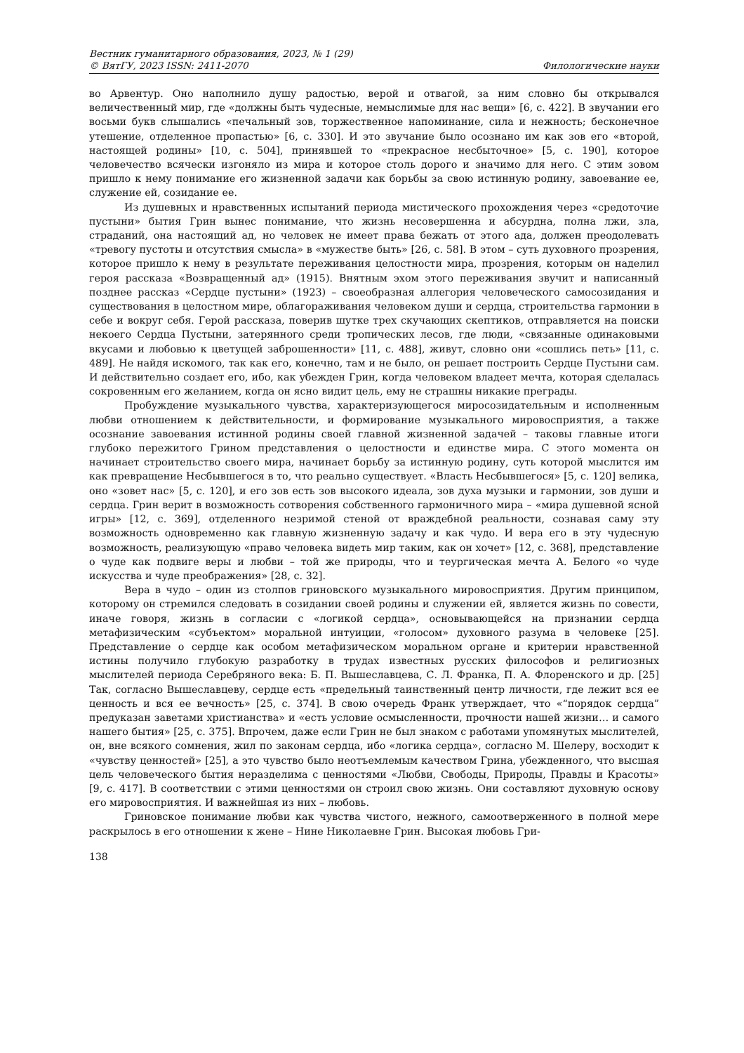Вестник гуманитарного образования, 2023, № 1 (29)
© ВятГУ, 2023 ISSN: 2411-2070 Филологические науки
во Арвентур. Оно наполнило душу радостью, верой и отвагой, за ним словно бы открывался величественный мир, где «должны быть чудесные, немыслимые для нас вещи» [6, с. 422]. В звучании его восьми букв слышались «печальный зов, торжественное напоминание, сила и нежность; бесконечное утешение, отделенное пропастью» [6, с. 330]. И это звучание было осознано им как зов его «второй, настоящей родины» [10, с. 504], принявшей то «прекрасное несбыточное» [5, с. 190], которое человечество всячески изгоняло из мира и которое столь дорого и значимо для него. С этим зовом пришло к нему понимание его жизненной задачи как борьбы за свою истинную родину, завоевание ее, служение ей, созидание ее.
Из душевных и нравственных испытаний периода мистического прохождения через «средоточие пустыни» бытия Грин вынес понимание, что жизнь несовершенна и абсурдна, полна лжи, зла, страданий, она настоящий ад, но человек не имеет права бежать от этого ада, должен преодолевать «тревогу пустоты и отсутствия смысла» в «мужестве быть» [26, с. 58]. В этом – суть духовного прозрения, которое пришло к нему в результате переживания целостности мира, прозрения, которым он наделил героя рассказа «Возвращенный ад» (1915). Внятным эхом этого переживания звучит и написанный позднее рассказ «Сердце пустыни» (1923) – своеобразная аллегория человеческого самосозидания и существования в целостном мире, облагораживания человеком души и сердца, строительства гармонии в себе и вокруг себя. Герой рассказа, поверив шутке трех скучающих скептиков, отправляется на поиски некоего Сердца Пустыни, затерянного среди тропических лесов, где люди, «связанные одинаковыми вкусами и любовью к цветущей заброшенности» [11, с. 488], живут, словно они «сошлись петь» [11, с. 489]. Не найдя искомого, так как его, конечно, там и не было, он решает построить Сердце Пустыни сам. И действительно создает его, ибо, как убежден Грин, когда человеком владеет мечта, которая сделалась сокровенным его желанием, когда он ясно видит цель, ему не страшны никакие преграды.
Пробуждение музыкального чувства, характеризующегося миросозидательным и исполненным любви отношением к действительности, и формирование музыкального мировосприятия, а также осознание завоевания истинной родины своей главной жизненной задачей – таковы главные итоги глубоко пережитого Грином представления о целостности и единстве мира. С этого момента он начинает строительство своего мира, начинает борьбу за истинную родину, суть которой мыслится им как превращение Несбывшегося в то, что реально существует. «Власть Несбывшегося» [5, с. 120] велика, оно «зовет нас» [5, с. 120], и его зов есть зов высокого идеала, зов духа музыки и гармонии, зов души и сердца. Грин верит в возможность сотворения собственного гармоничного мира – «мира душевной ясной игры» [12, с. 369], отделенного незримой стеной от враждебной реальности, сознавая саму эту возможность одновременно как главную жизненную задачу и как чудо. И вера его в эту чудесную возможность, реализующую «право человека видеть мир таким, как он хочет» [12, с. 368], представление о чуде как подвиге веры и любви – той же природы, что и теургическая мечта А. Белого «о чуде искусства и чуде преображения» [28, с. 32].
Вера в чудо – один из столпов гриновского музыкального мировосприятия. Другим принципом, которому он стремился следовать в созидании своей родины и служении ей, является жизнь по совести, иначе говоря, жизнь в согласии с «логикой сердца», основывающейся на признании сердца метафизическим «субъектом» моральной интуиции, «голосом» духовного разума в человеке [25]. Представление о сердце как особом метафизическом моральном органе и критерии нравственной истины получило глубокую разработку в трудах известных русских философов и религиозных мыслителей периода Серебряного века: Б. П. Вышеславцева, С. Л. Франка, П. А. Флоренского и др. [25] Так, согласно Вышеславцеву, сердце есть «предельный таинственный центр личности, где лежит вся ее ценность и вся ее вечность» [25, с. 374]. В свою очередь Франк утверждает, что «“порядок сердца” предуказан заветами христианства» и «есть условие осмысленности, прочности нашей жизни… и самого нашего бытия» [25, с. 375]. Впрочем, даже если Грин не был знаком с работами упомянутых мыслителей, он, вне всякого сомнения, жил по законам сердца, ибо «логика сердца», согласно М. Шелеру, восходит к «чувству ценностей» [25], а это чувство было неотъемлемым качеством Грина, убежденного, что высшая цель человеческого бытия неразделима с ценностями «Любви, Свободы, Природы, Правды и Красоты» [9, с. 417]. В соответствии с этими ценностями он строил свою жизнь. Они составляют духовную основу его мировосприятия. И важнейшая из них – любовь.
Гриновское понимание любви как чувства чистого, нежного, самоотверженного в полной мере раскрылось в его отношении к жене – Нине Николаевне Грин. Высокая любовь Гри-
138